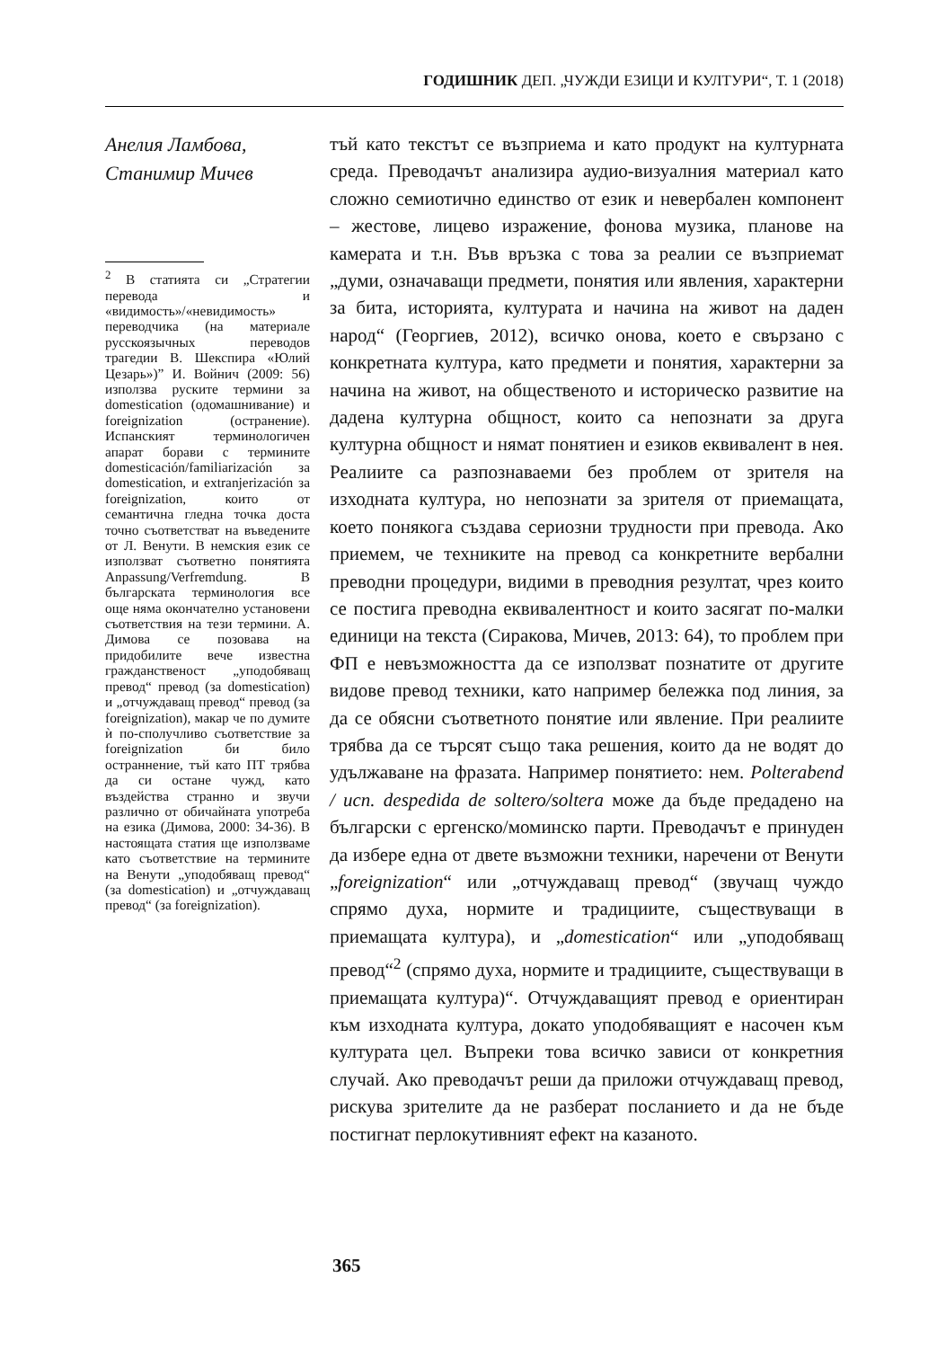ГОДИШНИК ДЕП. „ЧУЖДИ ЕЗИЦИ И КУЛТУРИ“, Т. 1 (2018)
Анелия Ламбова,
Станимир Мичев
<sup>2</sup> В статията си „Стратегии перевода и «видимость»/«невидимость» переводчика (на материале русскоязычных переводов трагедии В. Шекспира «Юлий Цезарь»)” И. Войнич (2009: 56) използва руските термини за domestication (одомашнивание) и foreignization (остранение). Испанският терминологичен апарат борави с термините domesticación/familiarización за domestication, и extranjerización за foreignization, които от семантична гледна точка доста точно съответстват на въведените от Л. Венути. В немския език се използват съответно понятията Anpassung/Verfremdung. В българската терминология все още няма окончателно установени съответствия на тези термини. А. Димова се позовава на придобилите вече известна гражданственост „уподобяващ превод“ превод (за domestication) и „отчуждаващ превод“ превод (за foreignization), макар че по думите ѝ по-сполучливо съответствие за foreignization би било остраннение, тъй като ПТ трябва да си остане чужд, като въздейства странно и звучи различно от обичайната употреба на езика (Димова, 2000: 34-36). В настоящата статия ще използваме като съответствие на термините на Венути „уподобяващ превод“ (за domestication) и „отчуждаващ превод“ (за foreignization).
тъй като текстът се възприема и като продукт на културната среда. Преводачът анализира аудио-визуалния материал като сложно семиотично единство от език и невербален компонент – жестове, лицево изражение, фонова музика, планове на камерата и т.н. Във връзка с това за реалии се възприемат „думи, означаващи предмети, понятия или явления, характерни за бита, историята, културата и начина на живот на даден народ“ (Георгиев, 2012), всичко онова, което е свързано с конкретната култура, като предмети и понятия, характерни за начина на живот, на общественото и историческо развитие на дадена културна общност, които са непознати за друга културна общност и нямат понятиен и езиков еквивалент в нея. Реалиите са разпознаваеми без проблем от зрителя на изходната култура, но непознати за зрителя от приемащата, което понякога създава сериозни трудности при превода. Ако приемем, че техниките на превод са конкретните вербални преводни процедури, видими в преводния резултат, чрез които се постига преводна еквивалентност и които засягат по-малки единици на текста (Сиракова, Мичев, 2013: 64), то проблем при ФП е невъзможността да се използват познатите от другите видове превод техники, като например бележка под линия, за да се обясни съответното понятие или явление. При реалиите трябва да се търсят също така решения, които да не водят до удължаване на фразата. Например понятието: нем. Polterabend / исп. despedida de soltero/soltera може да бъде предадено на български с ергенско/моминско парти. Преводачът е принуден да избере една от двете възможни техники, наречени от Венути „foreignization“ или „отчуждаващ превод“ (звучащ чуждо спрямо духа, нормите и традициите, съществуващи в приемащата култура), и „domestication“ или „уподобяващ превод“<sup>2</sup> (спрямо духа, нормите и традициите, съществуващи в приемащата култура)“. Отчуждаващият превод е ориентиран към изходната култура, докато уподобяващият е насочен към културата цел. Въпреки това всичко зависи от конкретния случай. Ако преводачът реши да приложи отчуждаващ превод, рискува зрителите да не разберат посланието и да не бъде постигнат перлокутивният ефект на казаното.
365